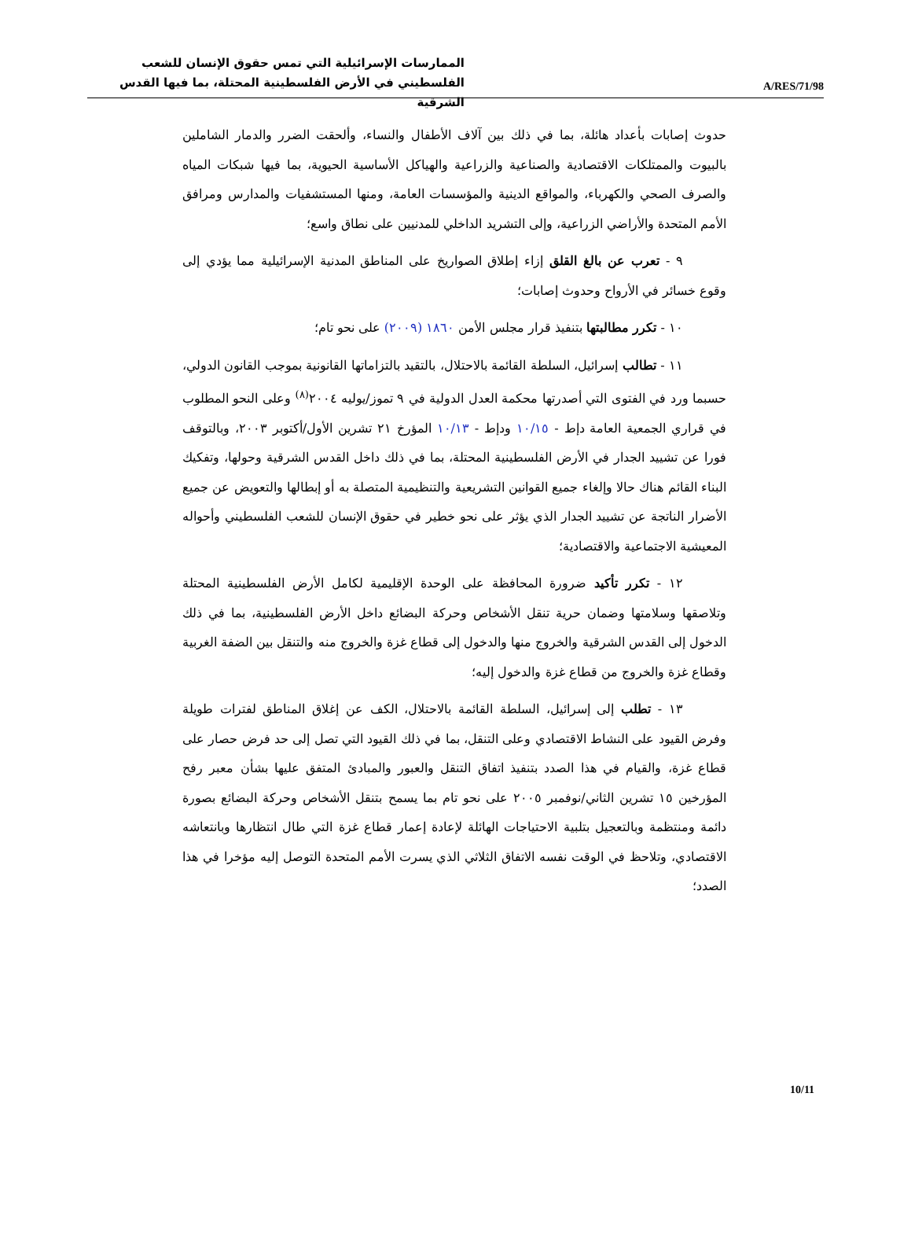A/RES/71/98
الممارسات الإسرائيلية التي تمس حقوق الإنسان للشعب
الفلسطيني في الأرض الفلسطينية المحتلة، بما فيها القدس الشرقية
حدوث إصابات بأعداد هائلة، بما في ذلك بين آلاف الأطفال والنساء، وألحقت الضرر والدمار الشاملين بالبيوت والممتلكات الاقتصادية والصناعية والزراعية والهياكل الأساسية الحيوية، بما فيها شبكات المياه والصرف الصحي والكهرباء، والمواقع الدينية والمؤسسات العامة، ومنها المستشفيات والمدارس ومرافق الأمم المتحدة والأراضي الزراعية، وإلى التشريد الداخلي للمدنيين على نطاق واسع؛
٩ - تعرب عن بالغ القلق إزاء إطلاق الصواريخ على المناطق المدنية الإسرائيلية مما يؤدي إلى وقوع خسائر في الأرواح وحدوث إصابات؛
١٠ - تكرر مطالبتها بتنفيذ قرار مجلس الأمن ١٨٦٠ (٢٠٠٩) على نحو تام؛
١١ - تطالب إسرائيل، السلطة القائمة بالاحتلال، بالتقيد بالتزاماتها القانونية بموجب القانون الدولي، حسبما ورد في الفتوى التي أصدرتها محكمة العدل الدولية في ٩ تموز/يوليه ٢٠٠٤<sup>(٨)</sup> وعلى النحو المطلوب في قراري الجمعية العامة دإط - ١٠/١٥ ودإط - ١٠/١٣ المؤرخ ٢١ تشرين الأول/أكتوبر ٢٠٠٣، وبالتوقف فورا عن تشييد الجدار في الأرض الفلسطينية المحتلة، بما في ذلك داخل القدس الشرقية وحولها، وتفكيك البناء القائم هناك حالا وإلغاء جميع القوانين التشريعية والتنظيمية المتصلة به أو إبطالها والتعويض عن جميع الأضرار الناتجة عن تشييد الجدار الذي يؤثر على نحو خطير في حقوق الإنسان للشعب الفلسطيني وأحواله المعيشية الاجتماعية والاقتصادية؛
١٢ - تكرر تأكيد ضرورة المحافظة على الوحدة الإقليمية لكامل الأرض الفلسطينية المحتلة وتلاصقها وسلامتها وضمان حرية تنقل الأشخاص وحركة البضائع داخل الأرض الفلسطينية، بما في ذلك الدخول إلى القدس الشرقية والخروج منها والدخول إلى قطاع غزة والخروج منه والتنقل بين الضفة الغربية وقطاع غزة والخروج من قطاع غزة والدخول إليه؛
١٣ - تطلب إلى إسرائيل، السلطة القائمة بالاحتلال، الكف عن إغلاق المناطق لفترات طويلة وفرض القيود على النشاط الاقتصادي وعلى التنقل، بما في ذلك القيود التي تصل إلى حد فرض حصار على قطاع غزة، والقيام في هذا الصدد بتنفيذ اتفاق التنقل والعبور والمبادئ المتفق عليها بشأن معبر رفح المؤرخين ١٥ تشرين الثاني/نوفمبر ٢٠٠٥ على نحو تام بما يسمح بتنقل الأشخاص وحركة البضائع بصورة دائمة ومنتظمة وبالتعجيل بتلبية الاحتياجات الهائلة لإعادة إعمار قطاع غزة التي طال انتظارها وبانتعاشه الاقتصادي، وتلاحظ في الوقت نفسه الاتفاق الثلاثي الذي يسرت الأمم المتحدة التوصل إليه مؤخرا في هذا الصدد؛
10/11